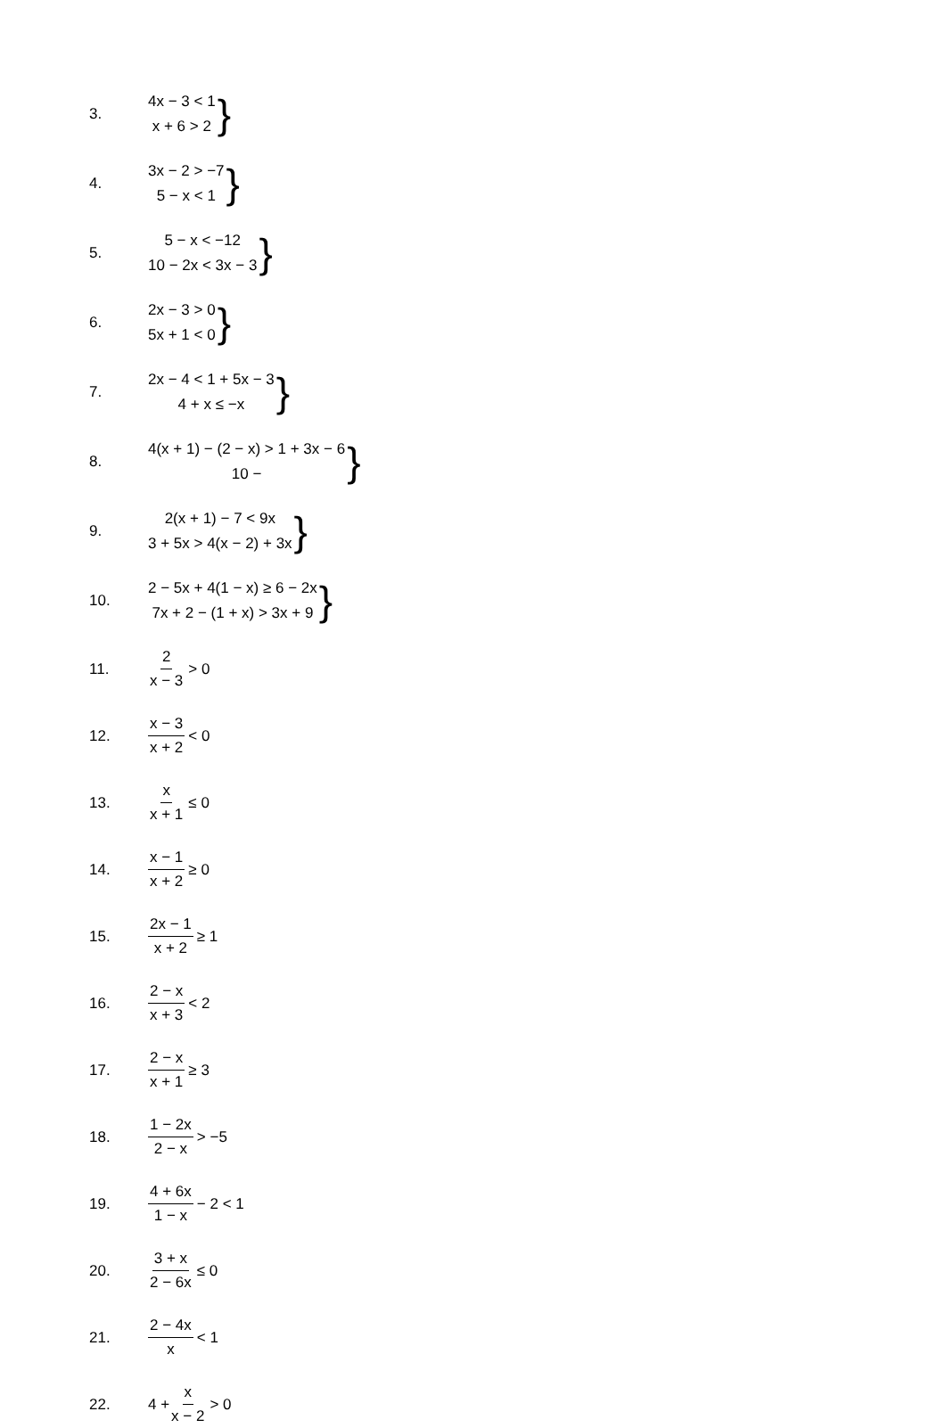3.
4x − 3 < 1
x + 6 > 2
}
4.
3x − 2 > −7
5 − x < 1
}
5.
5 − x < −12
10 − 2x < 3x − 3
}
6.
2x − 3 > 0
5x + 1 < 0
}
7.
2x − 4 < 1 + 5x − 3
4 + x ≤ −x
}
8.
4(x + 1) − (2 − x) > 1 + 3x − 6
10 −
}
9.
2(x + 1) − 7 < 9x
3 + 5x > 4(x − 2) + 3x
}
10.
2 − 5x + 4(1 − x) ≥ 6 − 2x
7x + 2 − (1 + x) > 3x + 9
}
11.
2 x − 3 > 0
12.
x − 3 x + 2 < 0
13.
x x + 1 ≤ 0
14.
x − 1 x + 2 ≥ 0
15.
2x − 1 x + 2 ≥ 1
16.
2 − x x + 3 < 2
17.
2 − x x + 1 ≥ 3
18.
1 − 2x 2 − x > −5
19.
4 + 6x 1 − x − 2 < 1
20.
3 + x 2 − 6x ≤ 0
21.
2 − 4x x < 1
22. 4 + x x − 2 > 0